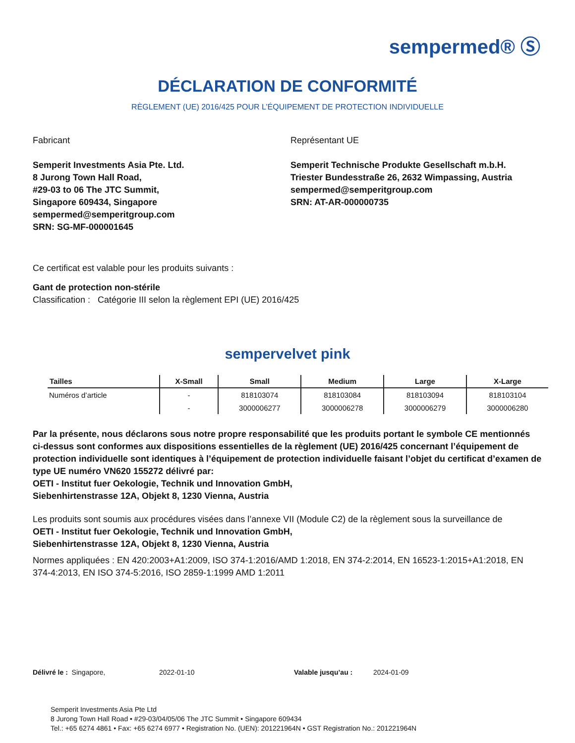sempermed® Ⓢ
DÉCLARATION DE CONFORMITÉ
RÈGLEMENT (UE) 2016/425 POUR L’ÉQUIPEMENT DE PROTECTION INDIVIDUELLE
Fabricant
Semperit Investments Asia Pte. Ltd.
8 Jurong Town Hall Road,
#29-03 to 06 The JTC Summit,
Singapore 609434, Singapore
sempermed@semperitgroup.com
SRN: SG-MF-000001645
Représentant UE
Semperit Technische Produkte Gesellschaft m.b.H.
Triester Bundesstraße 26, 2632 Wimpassing, Austria
sempermed@semperitgroup.com
SRN: AT-AR-000000735
Ce certificat est valable pour les produits suivants :
Gant de protection non-stérile
Classification : Catégorie III selon la règlement EPI (UE) 2016/425
sempervelvet pink
| Tailles | X-Small | Small | Medium | Large | X-Large |
| --- | --- | --- | --- | --- | --- |
| Numéros d’article | - | 818103074 | 818103084 | 818103094 | 818103104 |
| | - | 3000006277 | 3000006278 | 3000006279 | 3000006280 |
Par la présente, nous déclarons sous notre propre responsabilité que les produits portant le symbole CE mentionnés ci-dessus sont conformes aux dispositions essentielles de la règlement (UE) 2016/425 concernant l’équipement de protection individuelle sont identiques à l’équipement de protection individuelle faisant l’objet du certificat d’examen de type UE numéro VN620 155272 délivré par:
OETI - Institut fuer Oekologie, Technik und Innovation GmbH,
Siebenhirtenstrasse 12A, Objekt 8, 1230 Vienna, Austria
Les produits sont soumis aux procédures visées dans l’annexe VII (Module C2) de la règlement sous la surveillance de
OETI - Institut fuer Oekologie, Technik und Innovation GmbH,
Siebenhirtenstrasse 12A, Objekt 8, 1230 Vienna, Austria
Normes appliquées : EN 420:2003+A1:2009, ISO 374-1:2016/AMD 1:2018, EN 374-2:2014, EN 16523-1:2015+A1:2018, EN 374-4:2013, EN ISO 374-5:2016, ISO 2859-1:1999 AMD 1:2011
Délivré le : Singapore, 2022-01-10 Valable jusqu’au : 2024-01-09
Semperit Investments Asia Pte Ltd
8 Jurong Town Hall Road • #29-03/04/05/06 The JTC Summit • Singapore 609434
Tel.: +65 6274 4861 • Fax: +65 6274 6977 • Registration No. (UEN): 201221964N • GST Registration No.: 201221964N